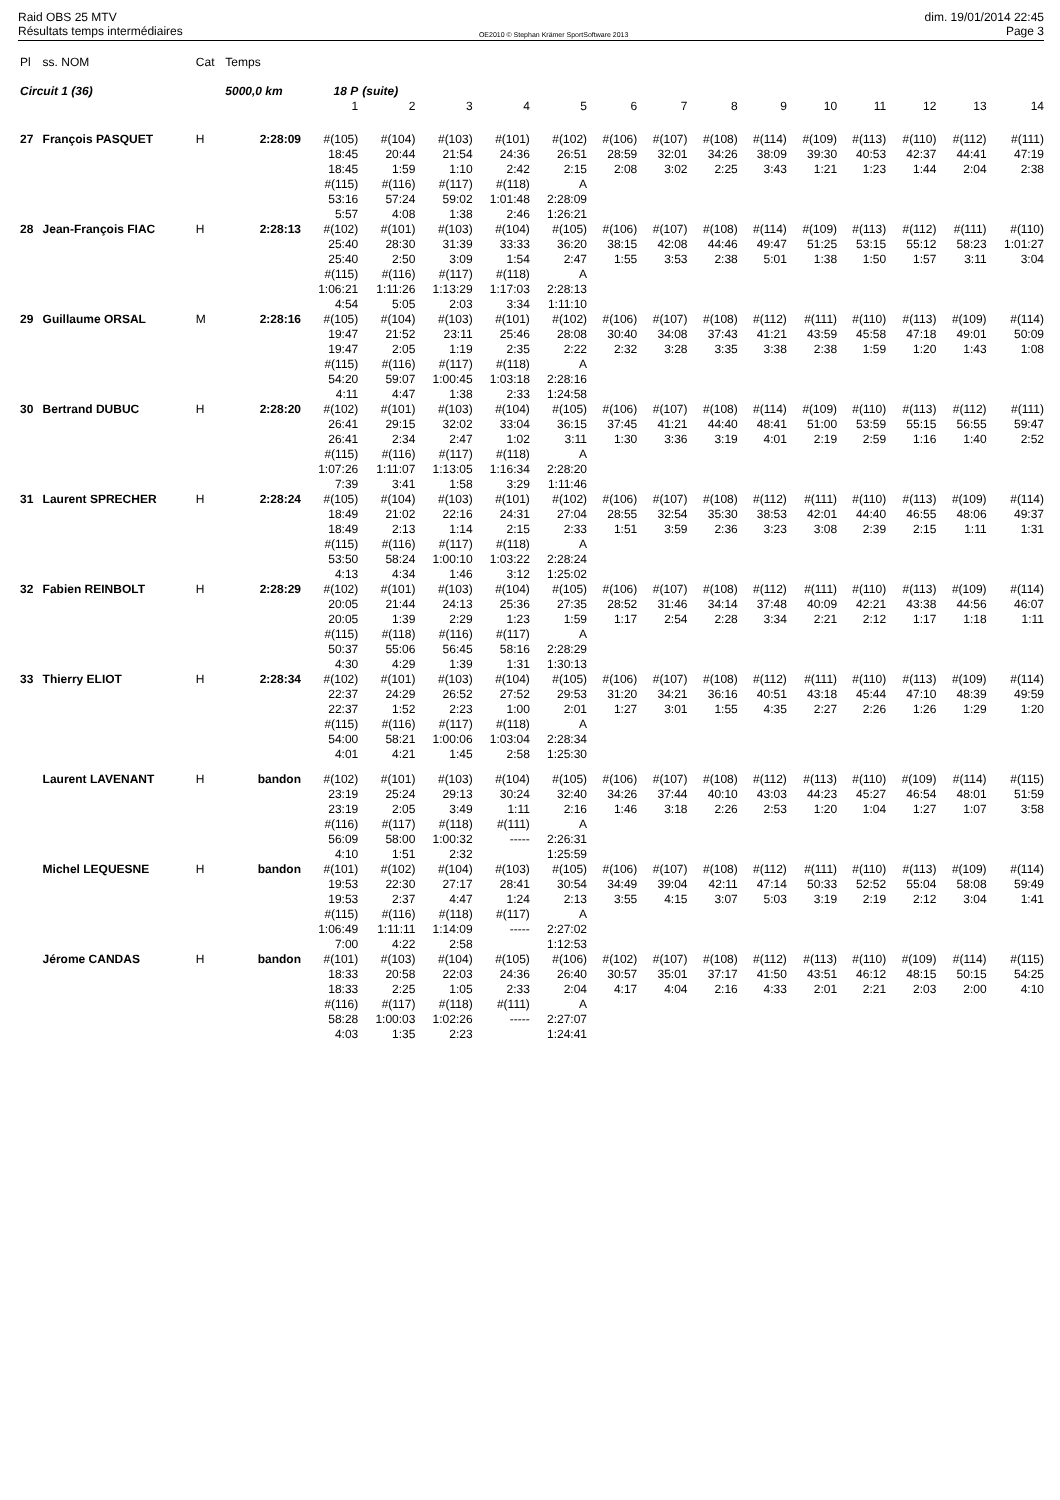Raid OBS 25 MTV
Résultats temps intermédiaires
OE2010 © Stephan Krämer SportSoftware 2013
dim. 19/01/2014 22:45
Page 3
| Pl | ss. NOM | Cat | Temps | | | | | | | | | | | | | | |
| --- | --- | --- | --- | --- | --- | --- | --- | --- | --- | --- | --- | --- | --- | --- | --- | --- | --- |
| Circuit 1 (36) | | | 5000,0 km | 18 P | (suite) | | | | | | | | | | | | |
| | | | | 1 | 2 | 3 | 4 | 5 | 6 | 7 | 8 | 9 | 10 | 11 | 12 | 13 | 14 |
| 27 | François PASQUET | H | 2:28:09 | #(105) 18:45 18:45 #(115) 53:16 5:57 | #(104) 20:44 1:59 #(116) 57:24 4:08 | #(103) 21:54 1:10 #(117) 59:02 1:38 | #(101) 24:36 2:42 #(118) 1:01:48 2:46 | #(102) 26:51 2:15 A 2:28:09 1:26:21 | #(106) 28:59 2:08 | #(107) 32:01 3:02 | #(108) 34:26 2:25 | #(114) 38:09 3:43 | #(109) 39:30 1:21 | #(113) 40:53 1:23 | #(110) 42:37 1:44 | #(112) 44:41 2:04 | #(111) 47:19 2:38 |
| 28 | Jean-François FIAC | H | 2:28:13 | #(102) 25:40 25:40 #(115) 1:06:21 4:54 | #(101) 28:30 2:50 #(116) 1:11:26 5:05 | #(103) 31:39 3:09 #(117) 1:13:29 2:03 | #(104) 33:33 1:54 #(118) 1:17:03 3:34 | #(105) 36:20 2:47 A 2:28:13 1:11:10 | #(106) 38:15 1:55 | #(107) 42:08 3:53 | #(108) 44:46 2:38 | #(114) 49:47 5:01 | #(109) 51:25 1:38 | #(113) 53:15 1:50 | #(112) 55:12 1:57 | #(111) 58:23 3:11 | #(110) 1:01:27 3:04 |
| 29 | Guillaume ORSAL | M | 2:28:16 | #(105) 19:47 19:47 #(115) 54:20 4:11 | #(104) 21:52 2:05 #(116) 59:07 4:47 | #(103) 23:11 1:19 #(117) 1:00:45 1:38 | #(101) 25:46 2:35 #(118) 1:03:18 2:33 | #(102) 28:08 2:22 A 2:28:16 1:24:58 | #(106) 30:40 2:32 | #(107) 34:08 3:28 | #(108) 37:43 3:35 | #(112) 41:21 3:38 | #(111) 43:59 2:38 | #(110) 45:58 1:59 | #(113) 47:18 1:20 | #(109) 49:01 1:43 | #(114) 50:09 1:08 |
| 30 | Bertrand DUBUC | H | 2:28:20 | #(102) 26:41 26:41 #(115) 1:07:26 7:39 | #(101) 29:15 2:34 #(116) 1:11:07 3:41 | #(103) 32:02 2:47 #(117) 1:13:05 1:58 | #(104) 33:04 1:02 #(118) 1:16:34 3:29 | #(105) 36:15 3:11 A 2:28:20 1:11:46 | #(106) 37:45 1:30 | #(107) 41:21 3:36 | #(108) 44:40 3:19 | #(114) 48:41 4:01 | #(109) 51:00 2:19 | #(110) 53:59 2:59 | #(113) 55:15 1:16 | #(112) 56:55 1:40 | #(111) 59:47 2:52 |
| 31 | Laurent SPRECHER | H | 2:28:24 | #(105) 18:49 18:49 #(115) 53:50 4:13 | #(104) 21:02 2:13 #(116) 58:24 4:34 | #(103) 22:16 1:14 #(117) 1:00:10 1:46 | #(101) 24:31 2:15 #(118) 1:03:22 3:12 | #(102) 27:04 2:33 A 2:28:24 1:25:02 | #(106) 28:55 1:51 | #(107) 32:54 3:59 | #(108) 35:30 2:36 | #(112) 38:53 3:23 | #(111) 42:01 3:08 | #(110) 44:40 2:39 | #(113) 46:55 2:15 | #(109) 48:06 1:11 | #(114) 49:37 1:31 |
| 32 | Fabien REINBOLT | H | 2:28:29 | #(102) 20:05 20:05 #(115) 50:37 4:30 | #(101) 21:44 1:39 #(118) 55:06 4:29 | #(103) 24:13 2:29 #(116) 56:45 1:39 | #(104) 25:36 1:23 #(117) 58:16 1:31 | #(105) 27:35 1:59 A 2:28:29 1:30:13 | #(106) 28:52 1:17 | #(107) 31:46 2:54 | #(108) 34:14 2:28 | #(112) 37:48 3:34 | #(111) 40:09 2:21 | #(110) 42:21 2:12 | #(113) 43:38 1:17 | #(109) 44:56 1:18 | #(114) 46:07 1:11 |
| 33 | Thierry ELIOT | H | 2:28:34 | #(102) 22:37 22:37 #(115) 54:00 4:01 | #(101) 24:29 1:52 #(116) 58:21 4:21 | #(103) 26:52 2:23 #(117) 1:00:06 1:45 | #(104) 27:52 1:00 #(118) 1:03:04 2:58 | #(105) 29:53 2:01 A 2:28:34 1:25:30 | #(106) 31:20 1:27 | #(107) 34:21 3:01 | #(108) 36:16 1:55 | #(112) 40:51 4:35 | #(111) 43:18 2:27 | #(110) 45:44 2:26 | #(113) 47:10 1:26 | #(109) 48:39 1:29 | #(114) 49:59 1:20 |
| | Laurent LAVENANT | H | bandon | #(102) 23:19 23:19 #(116) 56:09 4:10 | #(101) 25:24 2:05 #(117) 58:00 1:51 | #(103) 29:13 3:49 #(118) 1:00:32 2:32 | #(104) 30:24 1:11 #(111) ----- | #(105) 32:40 2:16 A 2:26:31 1:25:59 | #(106) 34:26 1:46 | #(107) 37:44 3:18 | #(108) 40:10 2:26 | #(112) 43:03 2:53 | #(113) 44:23 1:20 | #(110) 45:27 1:04 | #(109) 46:54 1:27 | #(114) 48:01 1:07 | #(115) 51:59 3:58 |
| | Michel LEQUESNE | H | bandon | #(101) 19:53 19:53 #(115) 1:06:49 7:00 | #(102) 22:30 2:37 #(116) 1:11:11 4:22 | #(104) 27:17 4:47 #(118) 1:14:09 2:58 | #(103) 28:41 1:24 #(117) ----- | #(105) 30:54 2:13 A 2:27:02 1:12:53 | #(106) 34:49 3:55 | #(107) 39:04 4:15 | #(108) 42:11 3:07 | #(112) 47:14 5:03 | #(111) 50:33 3:19 | #(110) 52:52 2:19 | #(113) 55:04 2:12 | #(109) 58:08 3:04 | #(114) 59:49 1:41 |
| | Jérome CANDAS | H | bandon | #(101) 18:33 18:33 #(116) 58:28 4:03 | #(103) 20:58 2:25 #(117) 1:00:03 1:35 | #(104) 22:03 1:05 #(118) 1:02:26 2:23 | #(105) 24:36 2:33 #(111) ----- | #(106) 26:40 2:04 A 2:27:07 1:24:41 | #(102) 30:57 4:17 | #(107) 35:01 4:04 | #(108) 37:17 2:16 | #(112) 41:50 4:33 | #(113) 43:51 2:01 | #(110) 46:12 2:21 | #(109) 48:15 2:03 | #(114) 50:15 2:00 | #(115) 54:25 4:10 |